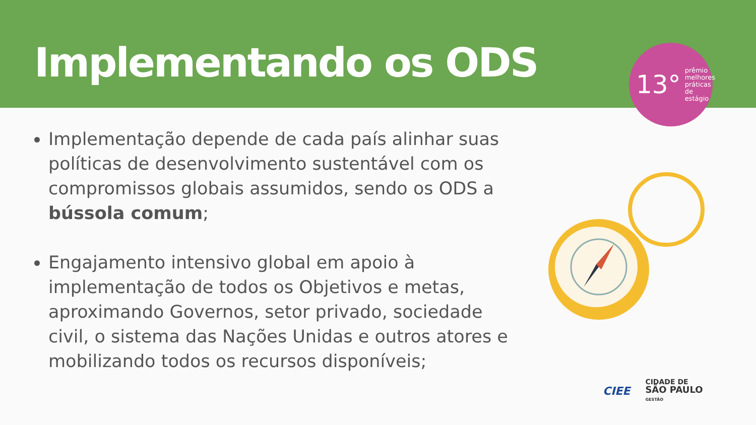Implementando os ODS
13° prêmio
melhores
práticas
de estágio
Implementação depende de cada país alinhar suas políticas de desenvolvimento sustentável com os compromissos globais assumidos, sendo os ODS a bússola comum;
Engajamento intensivo global em apoio à implementação de todos os Objetivos e metas, aproximando Governos, setor privado, sociedade civil, o sistema das Nações Unidas e outros atores e mobilizando todos os recursos disponíveis;
CIEE CIDADE DE
SÃO PAULO
GESTÃO